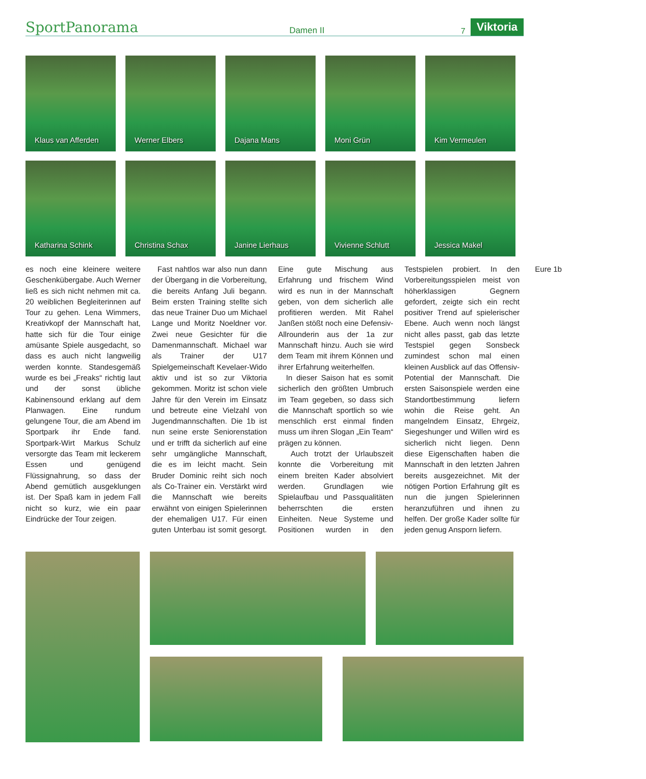SportPanorama
Damen II
7
Viktoria
Klaus van Afferden
Werner Elbers
Dajana Mans
Moni Grün
Kim Vermeulen
Katharina Schink
Christina Schax
Janine Lierhaus
Vivienne Schlutt
Jessica Makel
es noch eine kleinere weitere Geschenkübergabe. Auch Werner ließ es sich nicht nehmen mit ca. 20 weiblichen Begleiterinnen auf Tour zu gehen. Lena Wimmers, Kreativkopf der Mannschaft hat, hatte sich für die Tour einige amüsante Spiele ausgedacht, so dass es auch nicht langweilig werden konnte. Standesgemäß wurde es bei „Freaks“ richtig laut und der sonst übliche Kabinensound erklang auf dem Planwagen. Eine rundum gelungene Tour, die am Abend im Sportpark ihr Ende fand. Sportpark-Wirt Markus Schulz versorgte das Team mit leckerem Essen und genügend Flüssignahrung, so dass der Abend gemütlich ausgeklungen ist. Der Spaß kam in jedem Fall nicht so kurz, wie ein paar Eindrücke der Tour zeigen.
Fast nahtlos war also nun dann der Übergang in die Vorbereitung, die bereits Anfang Juli begann. Beim ersten Training stellte sich das neue Trainer Duo um Michael Lange und Moritz Noeldner vor. Zwei neue Gesichter für die Damenmannschaft. Michael war als Trainer der U17 Spielgemeinschaft Kevelaer-Wido aktiv und ist so zur Viktoria gekommen. Moritz ist schon viele Jahre für den Verein im Einsatz und betreute eine Vielzahl von Jugendmannschaften. Die 1b ist nun seine erste Seniorenstation und er trifft da sicherlich auf eine sehr umgängliche Mannschaft, die es im leicht macht. Sein Bruder Dominic reiht sich noch als Co-Trainer ein. Verstärkt wird die Mannschaft wie bereits erwähnt von einigen Spielerinnen der ehemaligen U17. Für einen guten Unterbau ist somit gesorgt. Eine gute Mischung aus Erfahrung und frischem Wind wird es nun in der Mannschaft geben, von dem sicherlich alle profitieren werden. Mit Rahel Janßen stößt noch eine Defensiv-Allrounderin aus der 1a zur Mannschaft hinzu. Auch sie wird dem Team mit ihrem Können und ihrer Erfahrung weiterhelfen.
In dieser Saison hat es somit sicherlich den größten Umbruch im Team gegeben, so dass sich die Mannschaft sportlich so wie menschlich erst einmal finden muss um ihren Slogan „Ein Team“ prägen zu können.
Auch trotzt der Urlaubszeit konnte die Vorbereitung mit einem breiten Kader absolviert werden. Grundlagen wie Spielaufbau und Passqualitäten beherrschten die ersten Einheiten. Neue Systeme und Positionen wurden in den Testspielen probiert. In den Vorbereitungsspielen meist von höherklassigen Gegnern gefordert, zeigte sich ein recht positiver Trend auf spielerischer Ebene. Auch wenn noch längst nicht alles passt, gab das letzte Testspiel gegen Sonsbeck zumindest schon mal einen kleinen Ausblick auf das Offensiv-Potential der Mannschaft. Die ersten Saisonspiele werden eine Standortbestimmung liefern wohin die Reise geht. An mangelndem Einsatz, Ehrgeiz, Siegeshunger und Willen wird es sicherlich nicht liegen. Denn diese Eigenschaften haben die Mannschaft in den letzten Jahren bereits ausgezeichnet. Mit der nötigen Portion Erfahrung gilt es nun die jungen Spielerinnen heranzuführen und ihnen zu helfen. Der große Kader sollte für jeden genug Ansporn liefern.
Eure 1b